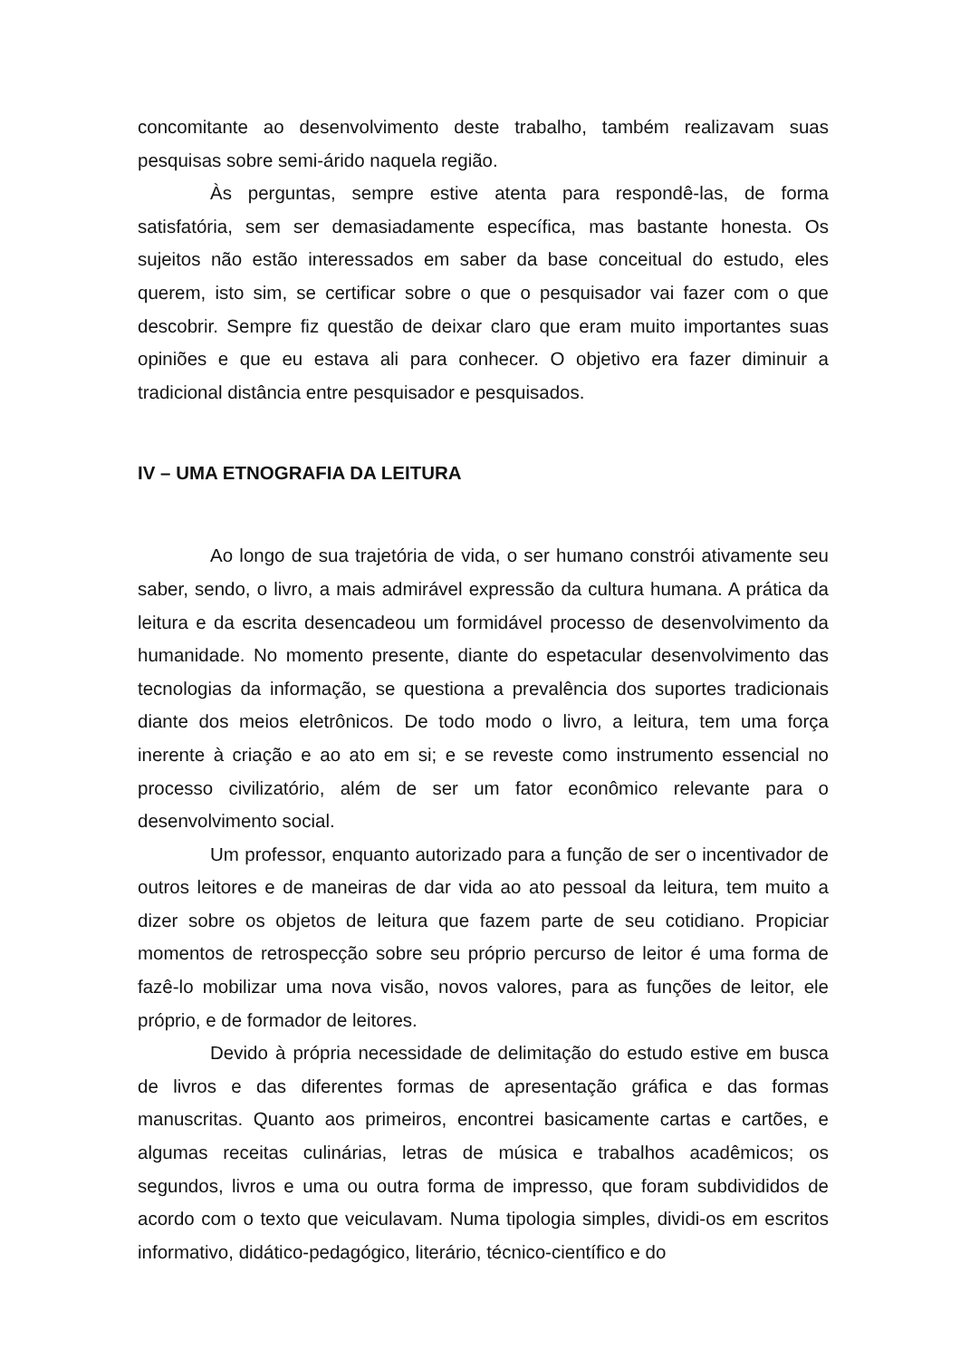concomitante ao desenvolvimento deste trabalho, também realizavam suas pesquisas sobre semi-árido naquela região.
Às perguntas, sempre estive atenta para respondê-las, de forma satisfatória, sem ser demasiadamente específica, mas bastante honesta. Os sujeitos não estão interessados em saber da base conceitual do estudo, eles querem, isto sim, se certificar sobre o que o pesquisador vai fazer com o que descobrir. Sempre fiz questão de deixar claro que eram muito importantes suas opiniões e que eu estava ali para conhecer. O objetivo era fazer diminuir a tradicional distância entre pesquisador e pesquisados.
IV – UMA ETNOGRAFIA DA LEITURA
Ao longo de sua trajetória de vida, o ser humano constrói ativamente seu saber, sendo, o livro, a mais admirável expressão da cultura humana. A prática da leitura e da escrita desencadeou um formidável processo de desenvolvimento da humanidade. No momento presente, diante do espetacular desenvolvimento das tecnologias da informação, se questiona a prevalência dos suportes tradicionais diante dos meios eletrônicos. De todo modo o livro, a leitura, tem uma força inerente à criação e ao ato em si; e se reveste como instrumento essencial no processo civilizatório, além de ser um fator econômico relevante para o desenvolvimento social.
Um professor, enquanto autorizado para a função de ser o incentivador de outros leitores e de maneiras de dar vida ao ato pessoal da leitura, tem muito a dizer sobre os objetos de leitura que fazem parte de seu cotidiano. Propiciar momentos de retrospecção sobre seu próprio percurso de leitor é uma forma de fazê-lo mobilizar uma nova visão, novos valores, para as funções de leitor, ele próprio, e de formador de leitores.
Devido à própria necessidade de delimitação do estudo estive em busca de livros e das diferentes formas de apresentação gráfica e das formas manuscritas. Quanto aos primeiros, encontrei basicamente cartas e cartões, e algumas receitas culinárias, letras de música e trabalhos acadêmicos; os segundos, livros e uma ou outra forma de impresso, que foram subdivididos de acordo com o texto que veiculavam. Numa tipologia simples, dividi-os em escritos informativo, didático-pedagógico, literário, técnico-científico e do